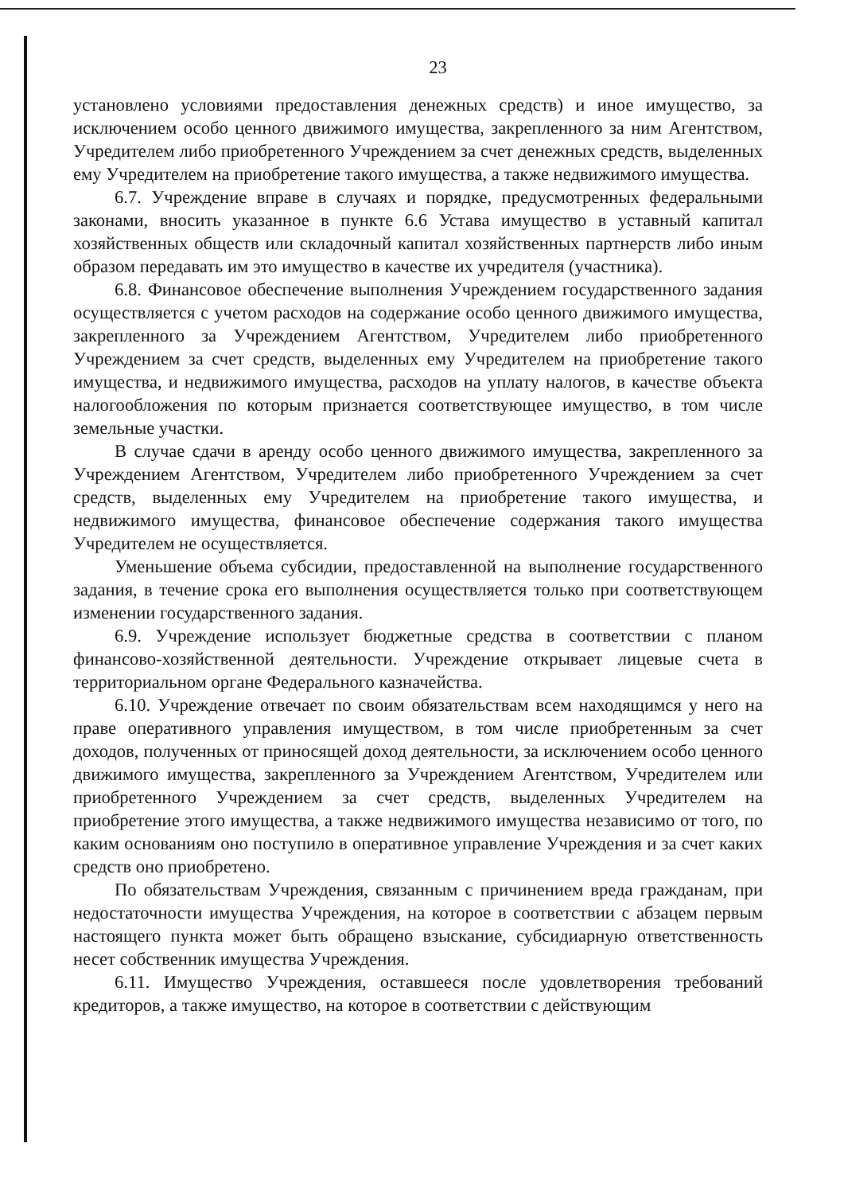23
установлено условиями предоставления денежных средств) и иное имущество, за исключением особо ценного движимого имущества, закрепленного за ним Агентством, Учредителем либо приобретенного Учреждением за счет денежных средств, выделенных ему Учредителем на приобретение такого имущества, а также недвижимого имущества.
6.7. Учреждение вправе в случаях и порядке, предусмотренных федеральными законами, вносить указанное в пункте 6.6 Устава имущество в уставный капитал хозяйственных обществ или складочный капитал хозяйственных партнерств либо иным образом передавать им это имущество в качестве их учредителя (участника).
6.8. Финансовое обеспечение выполнения Учреждением государственного задания осуществляется с учетом расходов на содержание особо ценного движимого имущества, закрепленного за Учреждением Агентством, Учредителем либо приобретенного Учреждением за счет средств, выделенных ему Учредителем на приобретение такого имущества, и недвижимого имущества, расходов на уплату налогов, в качестве объекта налогообложения по которым признается соответствующее имущество, в том числе земельные участки.
В случае сдачи в аренду особо ценного движимого имущества, закрепленного за Учреждением Агентством, Учредителем либо приобретенного Учреждением за счет средств, выделенных ему Учредителем на приобретение такого имущества, и недвижимого имущества, финансовое обеспечение содержания такого имущества Учредителем не осуществляется.
Уменьшение объема субсидии, предоставленной на выполнение государственного задания, в течение срока его выполнения осуществляется только при соответствующем изменении государственного задания.
6.9. Учреждение использует бюджетные средства в соответствии с планом финансово-хозяйственной деятельности. Учреждение открывает лицевые счета в территориальном органе Федерального казначейства.
6.10. Учреждение отвечает по своим обязательствам всем находящимся у него на праве оперативного управления имуществом, в том числе приобретенным за счет доходов, полученных от приносящей доход деятельности, за исключением особо ценного движимого имущества, закрепленного за Учреждением Агентством, Учредителем или приобретенного Учреждением за счет средств, выделенных Учредителем на приобретение этого имущества, а также недвижимого имущества независимо от того, по каким основаниям оно поступило в оперативное управление Учреждения и за счет каких средств оно приобретено.
По обязательствам Учреждения, связанным с причинением вреда гражданам, при недостаточности имущества Учреждения, на которое в соответствии с абзацем первым настоящего пункта может быть обращено взыскание, субсидиарную ответственность несет собственник имущества Учреждения.
6.11. Имущество Учреждения, оставшееся после удовлетворения требований кредиторов, а также имущество, на которое в соответствии с действующим